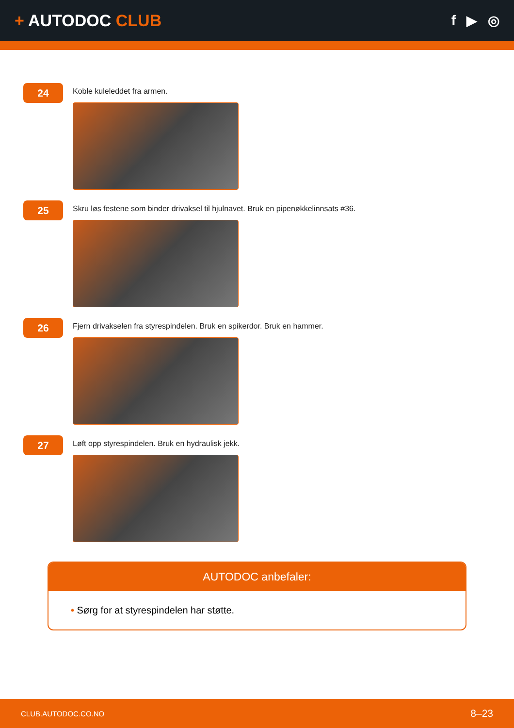+ AUTODOC CLUB
f ▶ ◎
24
Koble kuleleddet fra armen.
25
Skru løs festene som binder drivaksel til hjulnavet. Bruk en pipenøkkelinnsats #36.
26
Fjern drivakselen fra styrespindelen. Bruk en spikerdor. Bruk en hammer.
27
Løft opp styrespindelen. Bruk en hydraulisk jekk.
AUTODOC anbefaler:
• Sørg for at styrespindelen har støtte.
CLUB.AUTODOC.CO.NO 8–23